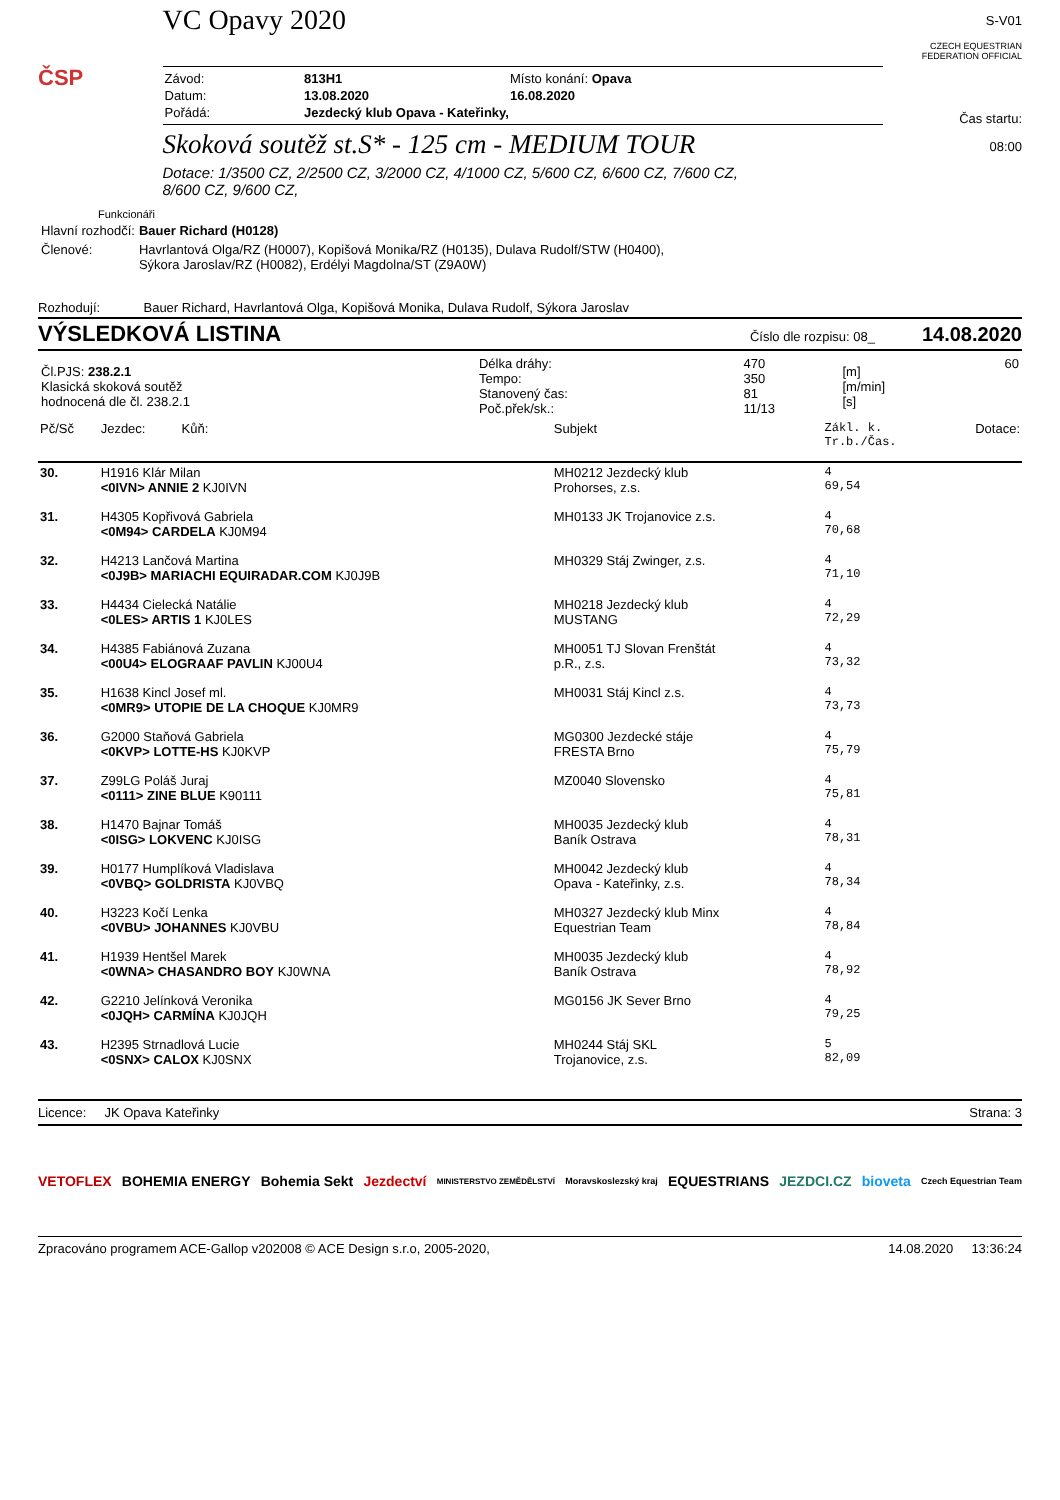ČSP
VC Opavy 2020
| Závod: | 813H1 | Místo konání: Opava |
| Datum: | 13.08.2020 | 16.08.2020 |
| Pořádá: | Jezdecký klub Opava - Kateřinky, | |
Skoková soutěž st.S* - 125 cm - MEDIUM TOUR
Dotace: 1/3500 CZ, 2/2500 CZ, 3/2000 CZ, 4/1000 CZ, 5/600 CZ, 6/600 CZ, 7/600 CZ,
8/600 CZ, 9/600 CZ,
S-V01
CZECH EQUESTRIAN FEDERATION OFFICIAL
Čas startu:
08:00
Funkcionáři
| Hlavní rozhodčí: | Bauer Richard (H0128) |
| Členové: | Havrlantová Olga/RZ (H0007), Kopišová Monika/RZ (H0135), Dulava Rudolf/STW (H0400), Sýkora Jaroslav/RZ (H0082), Erdélyi Magdolna/ST (Z9A0W) |
Rozhodují: Bauer Richard, Havrlantová Olga, Kopišová Monika, Dulava Rudolf, Sýkora Jaroslav
VÝSLEDKOVÁ LISTINA Číslo dle rozpisu: 08_ 14.08.2020
| Čl.PJS: 238.2.1 Klasická skoková soutěž hodnocená dle čl. 238.2.1 | Délka dráhy: Tempo: Stanovený čas: Poč.přek/sk.: | 470 350 81 11/13 | [m] [m/min] [s] | 60 |
| Pč/Sč | Jezdec: Kůň: | Subjekt | Zákl. k. Tr.b./Čas. | Dotace: |
| 30. | H1916 Klár Milan <0IVN> ANNIE 2 KJ0IVN | MH0212 Jezdecký klub Prohorses, z.s. | 4 69,54 | |
| 31. | H4305 Kopřivová Gabriela <0M94> CARDELA KJ0M94 | MH0133 JK Trojanovice z.s. | 4 70,68 | |
| 32. | H4213 Lančová Martina <0J9B> MARIACHI EQUIRADAR.COM KJ0J9B | MH0329 Stáj Zwinger, z.s. | 4 71,10 | |
| 33. | H4434 Cielecká Natálie <0LES> ARTIS 1 KJ0LES | MH0218 Jezdecký klub MUSTANG | 4 72,29 | |
| 34. | H4385 Fabiánová Zuzana <00U4> ELOGRAAF PAVLIN KJ00U4 | MH0051 TJ Slovan Frenštát p.R., z.s. | 4 73,32 | |
| 35. | H1638 Kincl Josef ml. <0MR9> UTOPIE DE LA CHOQUE KJ0MR9 | MH0031 Stáj Kincl z.s. | 4 73,73 | |
| 36. | G2000 Staňová Gabriela <0KVP> LOTTE-HS KJ0KVP | MG0300 Jezdecké stáje FRESTA Brno | 4 75,79 | |
| 37. | Z99LG Poláš Juraj <0111> ZINE BLUE K90111 | MZ0040 Slovensko | 4 75,81 | |
| 38. | H1470 Bajnar Tomáš <0ISG> LOKVENC KJ0ISG | MH0035 Jezdecký klub Baník Ostrava | 4 78,31 | |
| 39. | H0177 Humplíková Vladislava <0VBQ> GOLDRISTA KJ0VBQ | MH0042 Jezdecký klub Opava - Kateřinky, z.s. | 4 78,34 | |
| 40. | H3223 Kočí Lenka <0VBU> JOHANNES KJ0VBU | MH0327 Jezdecký klub Minx Equestrian Team | 4 78,84 | |
| 41. | H1939 Hentšel Marek <0WNA> CHASANDRO BOY KJ0WNA | MH0035 Jezdecký klub Baník Ostrava | 4 78,92 | |
| 42. | G2210 Jelínková Veronika <0JQH> CARMÍNA KJ0JQH | MG0156 JK Sever Brno | 4 79,25 | |
| 43. | H2395 Strnadlová Lucie <0SNX> CALOX KJ0SNX | MH0244 Stáj SKL Trojanovice, z.s. | 5 82,09 | |
Licence: JK Opava Kateřinky Strana: 3
VETOFLEX BOHEMIA ENERGY Bohemia Sekt Jezdectví MINISTERSTVO ZEMĚDĚLSTVÍ Moravskoslezský kraj EQUESTRIANS JEZDCI.CZ bioveta Czech Equestrian Team
Zpracováno programem ACE-Gallop v202008 © ACE Design s.r.o, 2005-2020, 14.08.2020 13:36:24